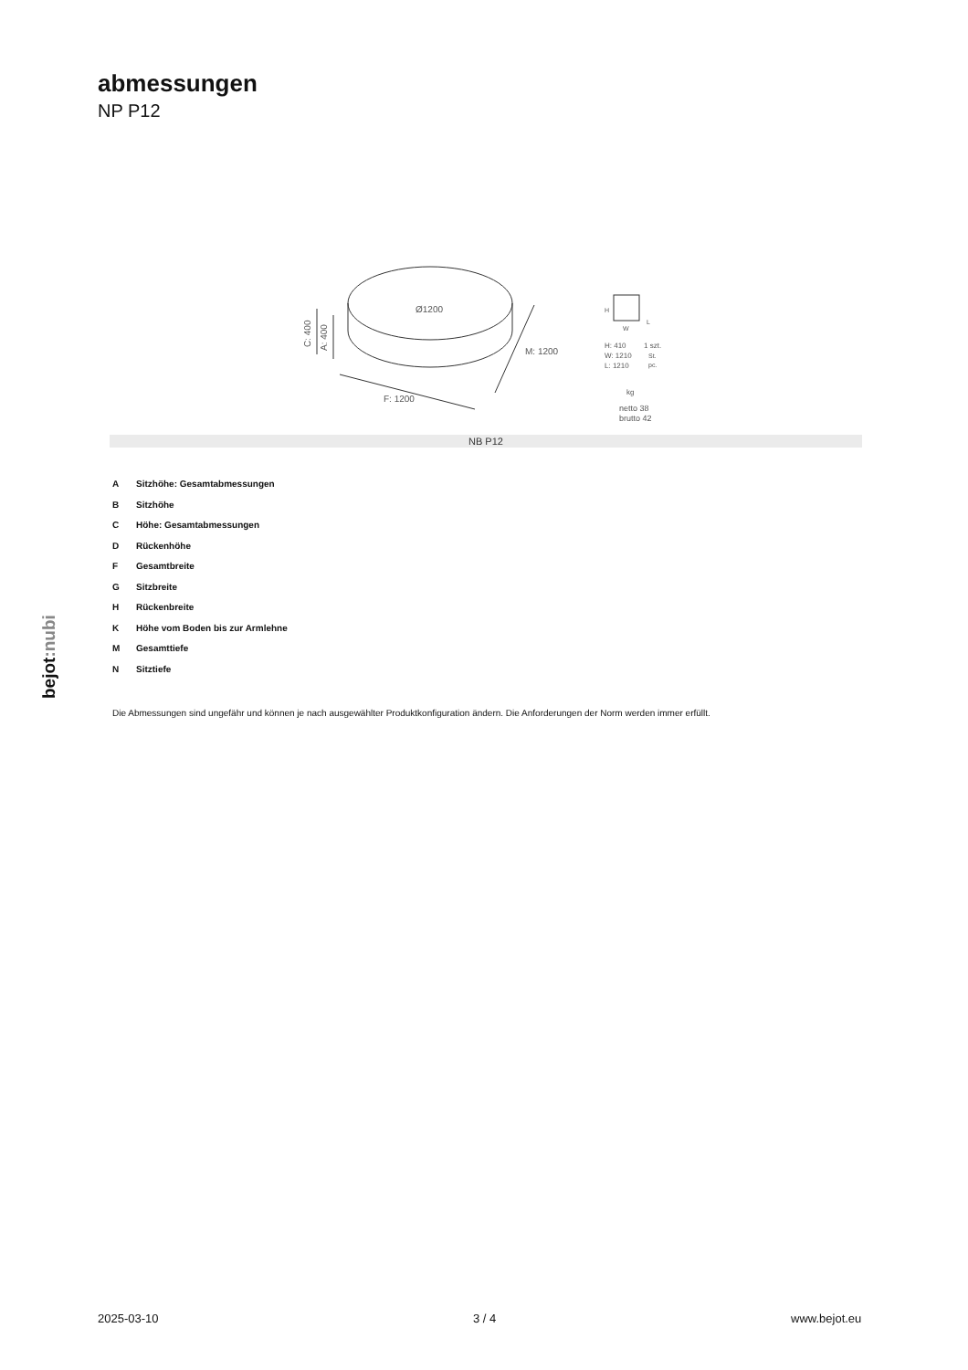abmessungen
NP P12
Ø1200
C: 400
A: 400
F: 1200
M: 1200
H
W
L
H: 410
W: 1210
L: 1210
1 szt.
St.
pc.
kg
netto 38
brutto 42
NB P12
A Sitzhöhe: Gesamtabmessungen
B Sitzhöhe
C Höhe: Gesamtabmessungen
D Rückenhöhe
F Gesamtbreite
G Sitzbreite
H Rückenbreite
K Höhe vom Boden bis zur Armlehne
M Gesamttiefe
N Sitztiefe
Die Abmessungen sind ungefähr und können je nach ausgewählter Produktkonfiguration ändern. Die Anforderungen der Norm werden immer erfüllt.
bejot:nubi
2025-03-10 3 / 4 www.bejot.eu